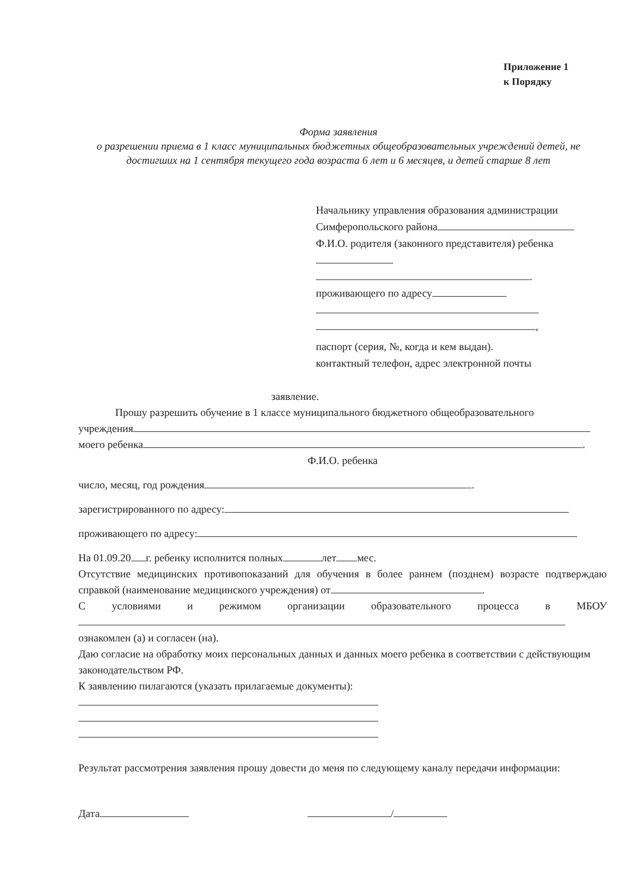Приложение 1
к Порядку
Форма заявления
о разрешении приема в 1 класс муниципальных бюджетных общеобразовательных учреждений детей, не достигших на 1 сентября текущего года возраста 6 лет и 6 месяцев, и детей старше 8 лет
Начальнику управления образования администрации Симферопольского района
Ф.И.О. родителя (законного представителя) ребенка
.
проживающего по адресу
,
паспорт (серия, №, когда и кем выдан).
контактный телефон, адрес электронной почты
заявление.
Прошу разрешить обучение в 1 классе муниципального бюджетного общеобразовательного
учреждения
моего ребенка .
Ф.И.О. ребенка
число, месяц, год рождения .
зарегистрированного по адресу:
проживающего по адресу:
На 01.09.20 г. ребенку исполнится полных лет мес.
Отсутствие медицинских противопоказаний для обучения в более раннем (позднем) возрасте подтверждаю справкой (наименование медицинского учреждения) от .
С условиями и режимом организации образовательного процесса в МБОУ
ознакомлен (а) и согласен (на).
Даю согласие на обработку моих персональных данных и данных моего ребенка в соответствии с действующим законодательством РФ.
К заявлению пилагаются (указать прилагаемые документы):
Результат рассмотрения заявления прошу довести до меня по следующему каналу передачи информации:
Дата /